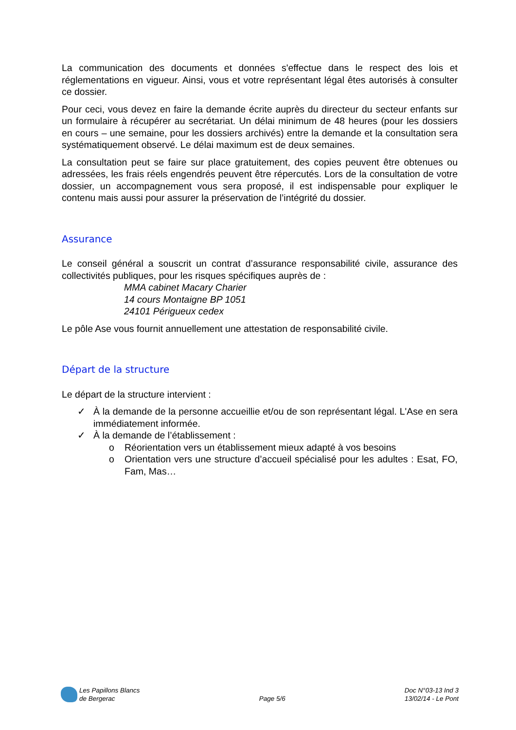La communication des documents et données s'effectue dans le respect des lois et réglementations en vigueur. Ainsi, vous et votre représentant légal êtes autorisés à consulter ce dossier.
Pour ceci, vous devez en faire la demande écrite auprès du directeur du secteur enfants sur un formulaire à récupérer au secrétariat. Un délai minimum de 48 heures (pour les dossiers en cours – une semaine, pour les dossiers archivés) entre la demande et la consultation sera systématiquement observé. Le délai maximum est de deux semaines.
La consultation peut se faire sur place gratuitement, des copies peuvent être obtenues ou adressées, les frais réels engendrés peuvent être répercutés. Lors de la consultation de votre dossier, un accompagnement vous sera proposé, il est indispensable pour expliquer le contenu mais aussi pour assurer la préservation de l’intégrité du dossier.
Assurance
Le conseil général a souscrit un contrat d’assurance responsabilité civile, assurance des collectivités publiques, pour les risques spécifiques auprès de :
MMA cabinet Macary Charier
14 cours Montaigne BP 1051
24101 Périgueux cedex
Le pôle Ase vous fournit annuellement une attestation de responsabilité civile.
Départ de la structure
Le départ de la structure intervient :
✓ À la demande de la personne accueillie et/ou de son représentant légal. L'Ase en sera immédiatement informée.
✓ À la demande de l’établissement :
o Réorientation vers un établissement mieux adapté à vos besoins
o Orientation vers une structure d’accueil spécialisé pour les adultes : Esat, FO, Fam, Mas…
Les Papillons Blancs
de Bergerac
Page 5/6
Doc N°03-13 Ind 3
13/02/14 - Le Pont